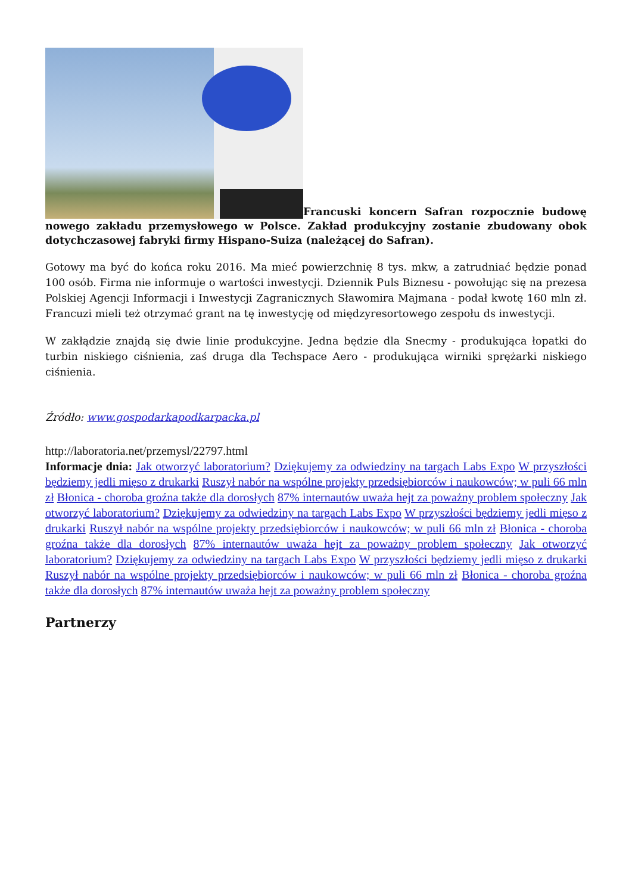Francuski koncern Safran rozpocznie budowę nowego zakładu przemysłowego w Polsce. Zakład produkcyjny zostanie zbudowany obok dotychczasowej fabryki firmy Hispano-Suiza (należącej do Safran).
Gotowy ma być do końca roku 2016. Ma mieć powierzchnię 8 tys. mkw, a zatrudniać będzie ponad 100 osób. Firma nie informuje o wartości inwestycji. Dziennik Puls Biznesu - powołując się na prezesa Polskiej Agencji Informacji i Inwestycji Zagranicznych Sławomira Majmana - podał kwotę 160 mln zł. Francuzi mieli też otrzymać grant na tę inwestycję od międzyresortowego zespołu ds inwestycji.
W zakłądzie znajdą się dwie linie produkcyjne. Jedna będzie dla Snecmy - produkująca łopatki do turbin niskiego ciśnienia, zaś druga dla Techspace Aero - produkująca wirniki sprężarki niskiego ciśnienia.
Źródło: www.gospodarkapodkarpacka.pl
http://laboratoria.net/przemysl/22797.html
Informacje dnia: Jak otworzyć laboratorium? Dziękujemy za odwiedziny na targach Labs Expo W przyszłości będziemy jedli mięso z drukarki Ruszył nabór na wspólne projekty przedsiębiorców i naukowców; w puli 66 mln zł Błonica - choroba groźna także dla dorosłych 87% internautów uważa hejt za poważny problem społeczny Jak otworzyć laboratorium? Dziękujemy za odwiedziny na targach Labs Expo W przyszłości będziemy jedli mięso z drukarki Ruszył nabór na wspólne projekty przedsiębiorców i naukowców; w puli 66 mln zł Błonica - choroba groźna także dla dorosłych 87% internautów uważa hejt za poważny problem społeczny Jak otworzyć laboratorium? Dziękujemy za odwiedziny na targach Labs Expo W przyszłości będziemy jedli mięso z drukarki Ruszył nabór na wspólne projekty przedsiębiorców i naukowców; w puli 66 mln zł Błonica - choroba groźna także dla dorosłych 87% internautów uważa hejt za poważny problem społeczny
Partnerzy